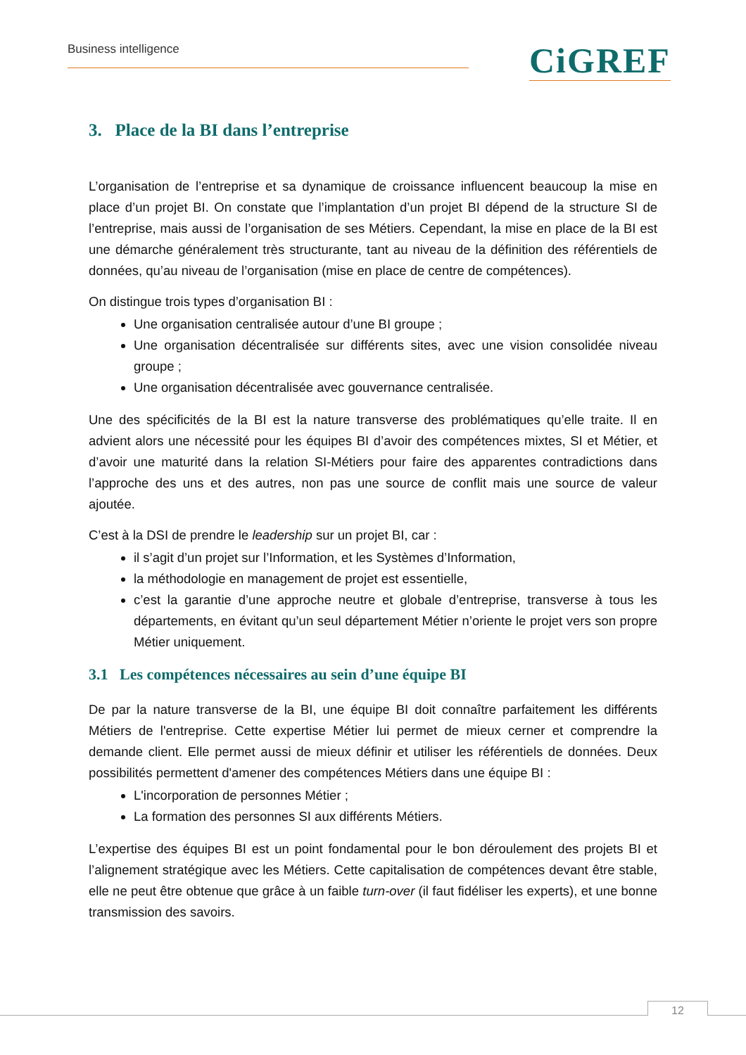Business intelligence CiGREF
3. Place de la BI dans l’entreprise
L’organisation de l’entreprise et sa dynamique de croissance influencent beaucoup la mise en place d’un projet BI. On constate que l’implantation d’un projet BI dépend de la structure SI de l’entreprise, mais aussi de l’organisation de ses Métiers. Cependant, la mise en place de la BI est une démarche généralement très structurante, tant au niveau de la définition des référentiels de données, qu’au niveau de l’organisation (mise en place de centre de compétences).
On distingue trois types d’organisation BI :
Une organisation centralisée autour d’une BI groupe ;
Une organisation décentralisée sur différents sites, avec une vision consolidée niveau groupe ;
Une organisation décentralisée avec gouvernance centralisée.
Une des spécificités de la BI est la nature transverse des problématiques qu’elle traite. Il en advient alors une nécessité pour les équipes BI d’avoir des compétences mixtes, SI et Métier, et d’avoir une maturité dans la relation SI-Métiers pour faire des apparentes contradictions dans l’approche des uns et des autres, non pas une source de conflit mais une source de valeur ajoutée.
C’est à la DSI de prendre le leadership sur un projet BI, car :
il s’agit d’un projet sur l’Information, et les Systèmes d’Information,
la méthodologie en management de projet est essentielle,
c’est la garantie d’une approche neutre et globale d’entreprise, transverse à tous les départements, en évitant qu’un seul département Métier n’oriente le projet vers son propre Métier uniquement.
3.1 Les compétences nécessaires au sein d’une équipe BI
De par la nature transverse de la BI, une équipe BI doit connaître parfaitement les différents Métiers de l'entreprise. Cette expertise Métier lui permet de mieux cerner et comprendre la demande client. Elle permet aussi de mieux définir et utiliser les référentiels de données. Deux possibilités permettent d'amener des compétences Métiers dans une équipe BI :
L'incorporation de personnes Métier ;
La formation des personnes SI aux différents Métiers.
L’expertise des équipes BI est un point fondamental pour le bon déroulement des projets BI et l’alignement stratégique avec les Métiers. Cette capitalisation de compétences devant être stable, elle ne peut être obtenue que grâce à un faible turn-over (il faut fidéliser les experts), et une bonne transmission des savoirs.
12